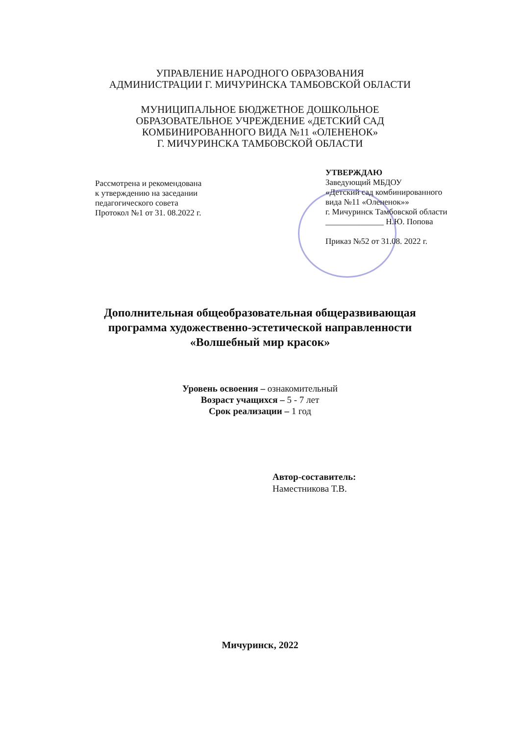УПРАВЛЕНИЕ НАРОДНОГО ОБРАЗОВАНИЯ
АДМИНИСТРАЦИИ Г. МИЧУРИНСКА ТАМБОВСКОЙ ОБЛАСТИ
МУНИЦИПАЛЬНОЕ БЮДЖЕТНОЕ ДОШКОЛЬНОЕ
ОБРАЗОВАТЕЛЬНОЕ УЧРЕЖДЕНИЕ «ДЕТСКИЙ САД
КОМБИНИРОВАННОГО ВИДА №11 «ОЛЕНЕНОК»
Г. МИЧУРИНСКА ТАМБОВСКОЙ ОБЛАСТИ
Рассмотрена и рекомендована
к утверждению на заседании
педагогического совета
Протокол №1 от 31. 08.2022 г.
УТВЕРЖДАЮ
Заведующий МБДОУ
«Детский сад комбинированного
вида №11 «Олененок»»
г. Мичуринск Тамбовской области
______________ Н.Ю. Попова
Приказ №52 от 31.08. 2022 г.
Дополнительная общеобразовательная общеразвивающая
программа художественно-эстетической направленности
«Волшебный мир красок»
Уровень освоения – ознакомительный
Возраст учащихся – 5 - 7 лет
Срок реализации – 1 год
Автор-составитель:
Наместникова Т.В.
Мичуринск, 2022